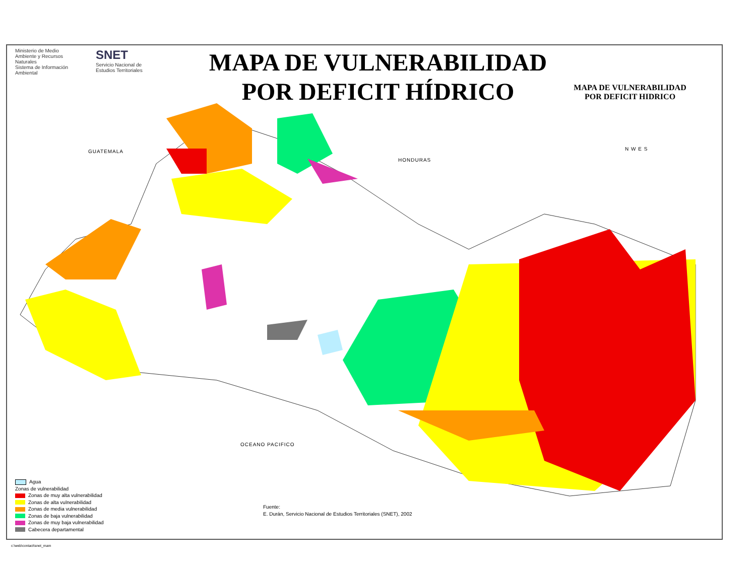Ministerio de Medio Ambiente y Recursos Naturales
Sistema de Información Ambiental
SNET
Servicio Nacional de Estudios Territoriales
MAPA DE VULNERABILIDAD
POR DEFICIT HÍDRICO
MAPA DE VULNERABILIDAD
POR DEFICIT HIDRICO
GUATEMALA
HONDURAS
OCEANO PACIFICO
N W E S
Agua
Zonas de vulnerabilidad
Zonas de muy alta vulnerabilidad
Zonas de alta vulnerabilidad
Zonas de media vulnerabilidad
Zonas de baja vulnerabilidad
Zonas de muy baja vulnerabilidad
Cabecera departamental
Fuente:
E. Durán, Servicio Nacional de Estudios Territoriales (SNET), 2002
c:\web\contact\snet_mam